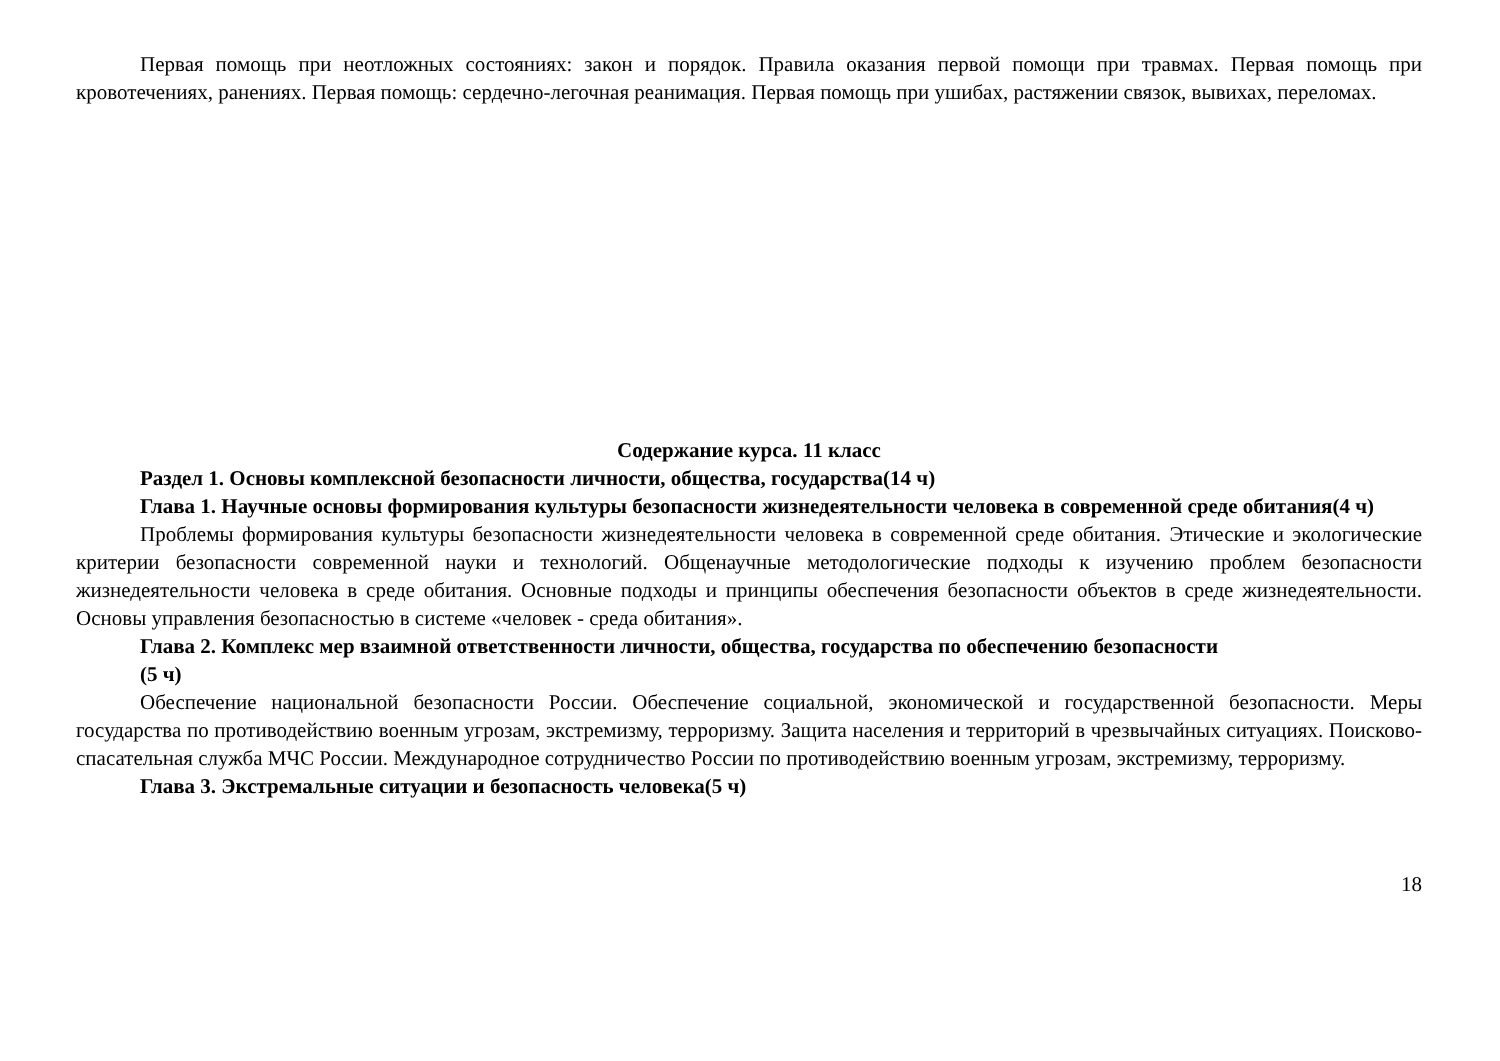Первая помощь при неотложных состояниях: закон и порядок. Правила оказания первой помощи при травмах. Первая помощь при кровотечениях, ранениях. Первая помощь: сердечно-легочная реанимация. Первая помощь при ушибах, растяжении связок, вывихах, переломах.
Содержание курса. 11 класс
Раздел 1. Основы комплексной безопасности личности, общества, государства(14 ч)
Глава 1. Научные основы формирования культуры безопасности жизнедеятельности человека в современной среде обитания(4 ч)
Проблемы формирования культуры безопасности жизнедеятельности человека в современной среде обитания. Этические и экологические критерии безопасности современной науки и технологий. Общенаучные методологические подходы к изучению проблем безопасности жизнедеятельности человека в среде обитания. Основные подходы и принципы обеспечения безопасности объектов в среде жизнедеятельности. Основы управления безопасностью в системе «человек - среда обитания».
Глава 2. Комплекс мер взаимной ответственности личности, общества, государства по обеспечению безопасности
(5 ч)
Обеспечение национальной безопасности России. Обеспечение социальной, экономической и государственной безопасности. Меры государства по противодействию военным угрозам, экстремизму, терроризму. Защита населения и территорий в чрезвычайных ситуациях. Поисково-спасательная служба МЧС России. Международное сотрудничество России по противодействию военным угрозам, экстремизму, терроризму.
Глава 3. Экстремальные ситуации и безопасность человека(5 ч)
18